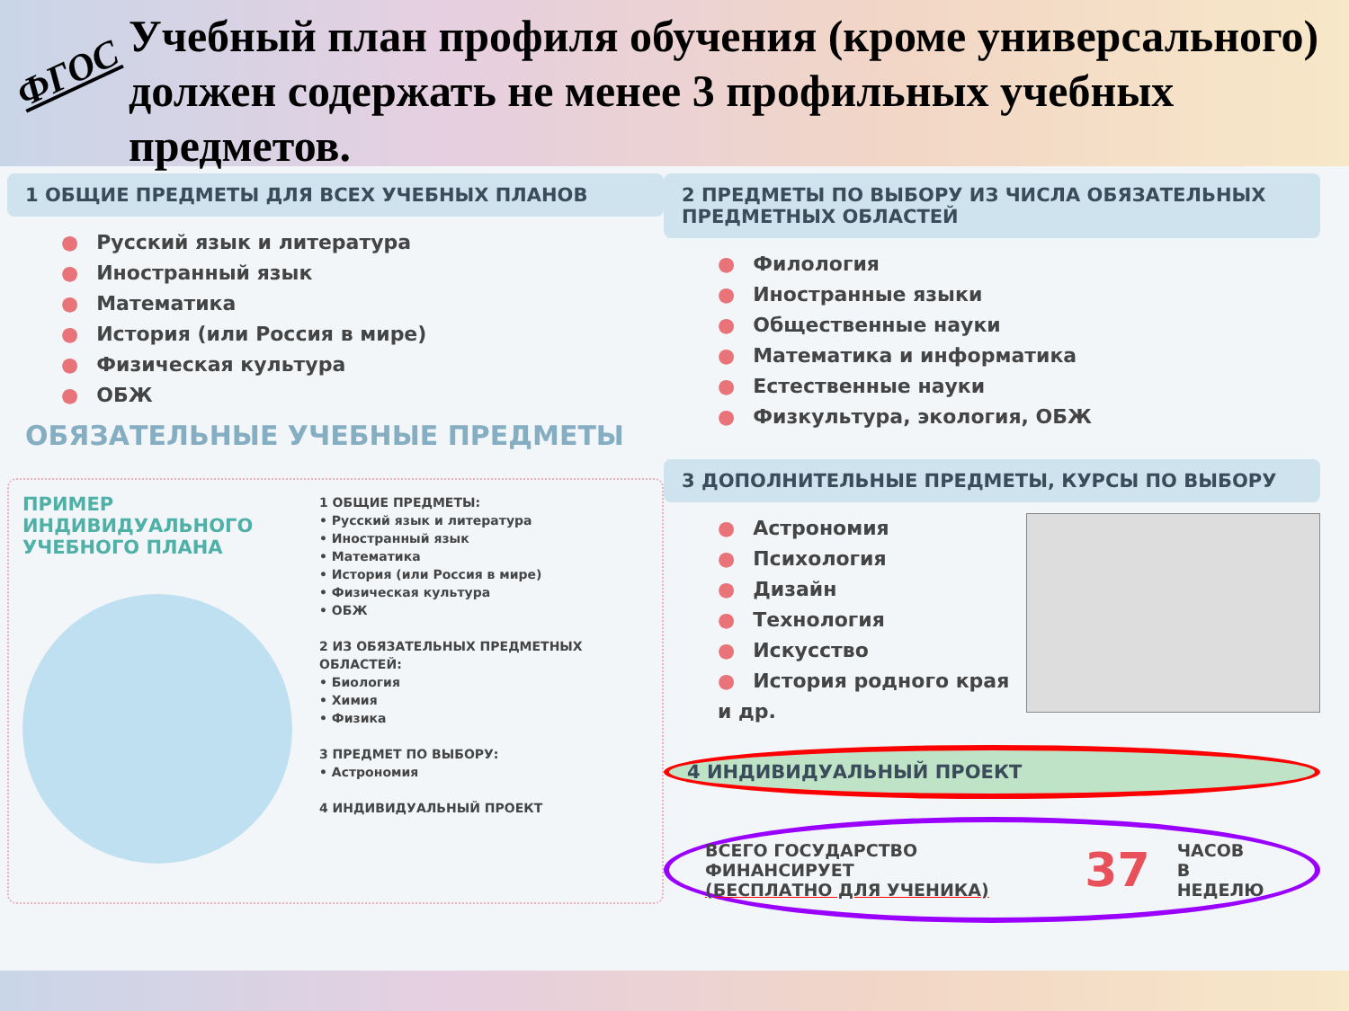ФГОС
Учебный план профиля обучения (кроме универсального) должен содержать не менее 3 профильных учебных предметов.
1 ОБЩИЕ ПРЕДМЕТЫ ДЛЯ ВСЕХ УЧЕБНЫХ ПЛАНОВ
● Русский язык и литература
● Иностранный язык
● Математика
● История (или Россия в мире)
● Физическая культура
● ОБЖ
ОБЯЗАТЕЛЬНЫЕ УЧЕБНЫЕ ПРЕДМЕТЫ
ПРИМЕР ИНДИВИДУАЛЬНОГО УЧЕБНОГО ПЛАНА
1 ОБЩИЕ ПРЕДМЕТЫ:
• Русский язык и литература
• Иностранный язык
• Математика
• История (или Россия в мире)
• Физическая культура
• ОБЖ
2 ИЗ ОБЯЗАТЕЛЬНЫХ ПРЕДМЕТНЫХ ОБЛАСТЕЙ:
• Биология
• Химия
• Физика
3 ПРЕДМЕТ ПО ВЫБОРУ:
• Астрономия
4 ИНДИВИДУАЛЬНЫЙ ПРОЕКТ
2 ПРЕДМЕТЫ ПО ВЫБОРУ ИЗ ЧИСЛА ОБЯЗАТЕЛЬНЫХ ПРЕДМЕТНЫХ ОБЛАСТЕЙ
● Филология
● Иностранные языки
● Общественные науки
● Математика и информатика
● Естественные науки
● Физкультура, экология, ОБЖ
3 ДОПОЛНИТЕЛЬНЫЕ ПРЕДМЕТЫ, КУРСЫ ПО ВЫБОРУ
● Астрономия
● Психология
● Дизайн
● Технология
● Искусство
● История родного края
и др.
4 ИНДИВИДУАЛЬНЫЙ ПРОЕКТ
ВСЕГО ГОСУДАРСТВО ФИНАНСИРУЕТ
(БЕСПЛАТНО ДЛЯ УЧЕНИКА) 37 ЧАСОВ
В НЕДЕЛЮ